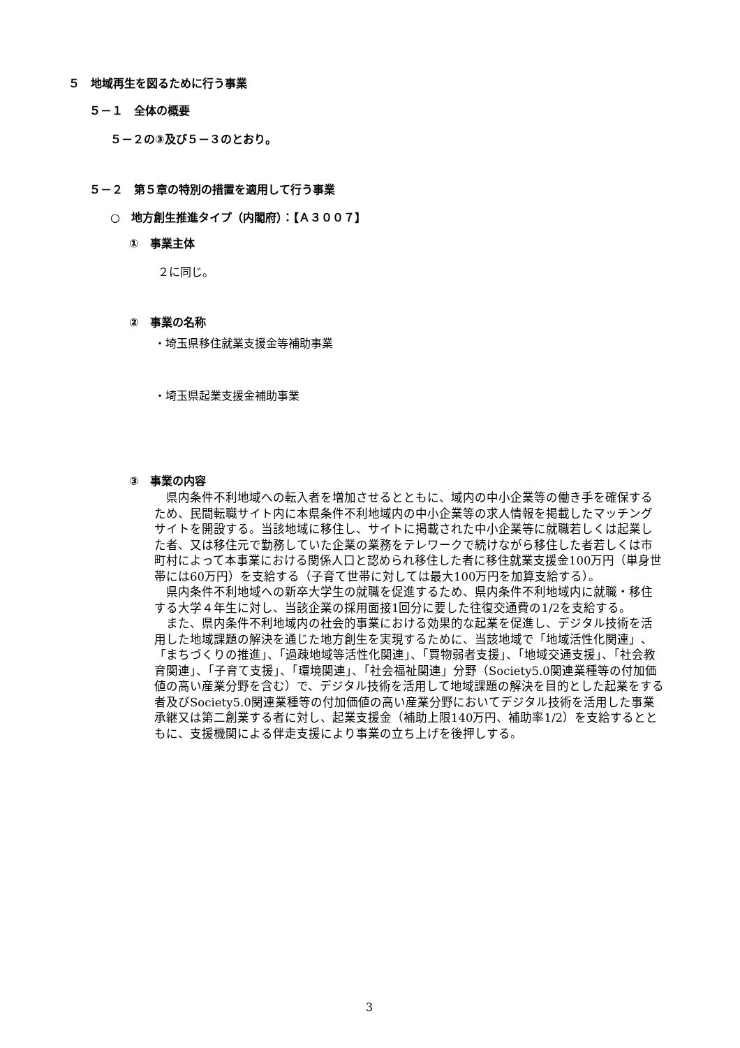５　地域再生を図るために行う事業
５－１　全体の概要
５－２の③及び５－３のとおり。
５－２　第５章の特別の措置を適用して行う事業
○　地方創生推進タイプ（内閣府）：【Ａ３００７】
①　事業主体
２に同じ。
②　事業の名称
・埼玉県移住就業支援金等補助事業
・埼玉県起業支援金補助事業
③　事業の内容
県内条件不利地域への転入者を増加させるとともに、域内の中小企業等の働き手を確保するため、民間転職サイト内に本県条件不利地域内の中小企業等の求人情報を掲載したマッチングサイトを開設する。当該地域に移住し、サイトに掲載された中小企業等に就職若しくは起業した者、又は移住元で勤務していた企業の業務をテレワークで続けながら移住した者若しくは市町村によって本事業における関係人口と認められ移住した者に移住就業支援金100万円（単身世帯には60万円）を支給する（子育て世帯に対しては最大100万円を加算支給する）。
県内条件不利地域への新卒大学生の就職を促進するため、県内条件不利地域内に就職・移住する大学４年生に対し、当該企業の採用面接1回分に要した往復交通費の1/2を支給する。
また、県内条件不利地域内の社会的事業における効果的な起業を促進し、デジタル技術を活用した地域課題の解決を通じた地方創生を実現するために、当該地域で「地域活性化関連」、「まちづくりの推進」、「過疎地域等活性化関連」、「買物弱者支援」、「地域交通支援」、「社会教育関連」、「子育て支援」、「環境関連」、「社会福祉関連」分野（Society5.0関連業種等の付加価値の高い産業分野を含む）で、デジタル技術を活用して地域課題の解決を目的とした起業をする者及びSociety5.0関連業種等の付加価値の高い産業分野においてデジタル技術を活用した事業承継又は第二創業する者に対し、起業支援金（補助上限140万円、補助率1/2）を支給するとともに、支援機関による伴走支援により事業の立ち上げを後押しする。
3